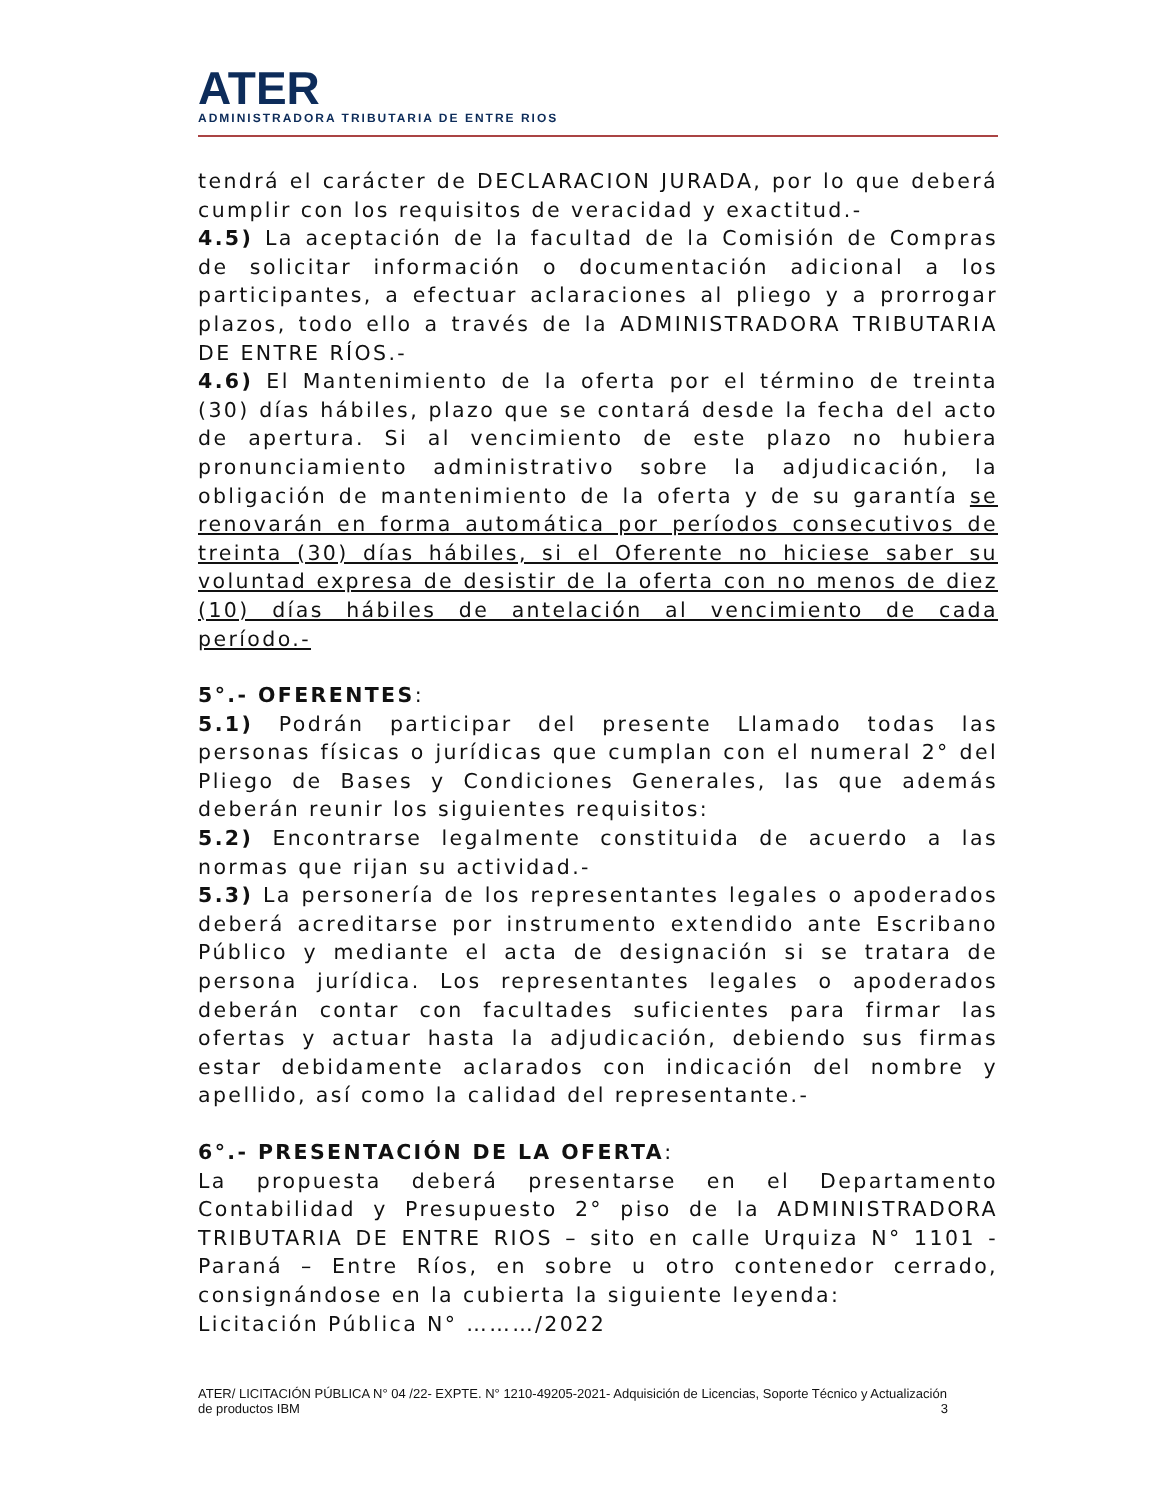ATER
ADMINISTRADORA TRIBUTARIA DE ENTRE RIOS
tendrá el carácter de DECLARACION JURADA, por lo que deberá cumplir con los requisitos de veracidad y exactitud.-
4.5) La aceptación de la facultad de la Comisión de Compras de solicitar información o documentación adicional a los participantes, a efectuar aclaraciones al pliego y a prorrogar plazos, todo ello a través de la ADMINISTRADORA TRIBUTARIA DE ENTRE RÍOS.-
4.6) El Mantenimiento de la oferta por el término de treinta (30) días hábiles, plazo que se contará desde la fecha del acto de apertura. Si al vencimiento de este plazo no hubiera pronunciamiento administrativo sobre la adjudicación, la obligación de mantenimiento de la oferta y de su garantía se renovarán en forma automática por períodos consecutivos de treinta (30) días hábiles, si el Oferente no hiciese saber su voluntad expresa de desistir de la oferta con no menos de diez (10) días hábiles de antelación al vencimiento de cada período.-
5°.- OFERENTES:
5.1) Podrán participar del presente Llamado todas las personas físicas o jurídicas que cumplan con el numeral 2° del Pliego de Bases y Condiciones Generales, las que además deberán reunir los siguientes requisitos:
5.2) Encontrarse legalmente constituida de acuerdo a las normas que rijan su actividad.-
5.3) La personería de los representantes legales o apoderados deberá acreditarse por instrumento extendido ante Escribano Público y mediante el acta de designación si se tratara de persona jurídica. Los representantes legales o apoderados deberán contar con facultades suficientes para firmar las ofertas y actuar hasta la adjudicación, debiendo sus firmas estar debidamente aclarados con indicación del nombre y apellido, así como la calidad del representante.-
6°.- PRESENTACIÓN DE LA OFERTA:
La propuesta deberá presentarse en el Departamento Contabilidad y Presupuesto 2° piso de la ADMINISTRADORA TRIBUTARIA DE ENTRE RIOS – sito en calle Urquiza N° 1101 - Paraná – Entre Ríos, en sobre u otro contenedor cerrado, consignándose en la cubierta la siguiente leyenda:
Licitación Pública N° ………/2022
ATER/ LICITACIÓN PÚBLICA N° 04 /22- EXPTE. N° 1210-49205-2021- Adquisición de Licencias, Soporte Técnico y Actualización de productos IBM 3